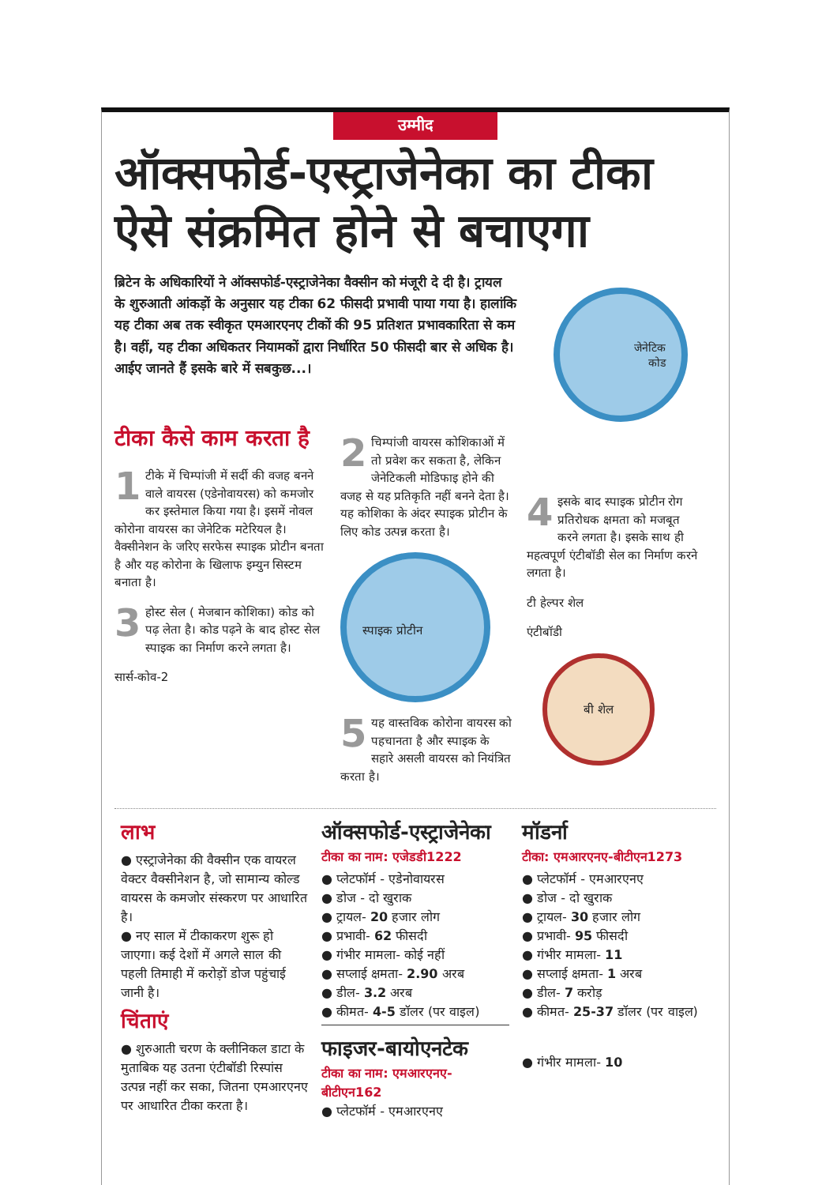उम्मीद
ऑक्सफोर्ड-एस्ट्राजेनेका का टीका ऐसे संक्रमित होने से बचाएगा
ब्रिटेन के अधिकारियों ने ऑक्सफोर्ड-एस्ट्राजेनेका वैक्सीन को मंजूरी दे दी है। ट्रायल के शुरुआती आंकड़ों के अनुसार यह टीका 62 फीसदी प्रभावी पाया गया है। हालांकि यह टीका अब तक स्वीकृत एमआरएनए टीकों की 95 प्रतिशत प्रभावकारिता से कम है। वहीं, यह टीका अधिकतर नियामकों द्वारा निर्धारित 50 फीसदी बार से अधिक है। आईए जानते हैं इसके बारे में सबकुछ...।
जेनेटिक
कोड
टीका कैसे काम करता है
1 टीके में चिम्पांजी में सर्दी की वजह बनने वाले वायरस (एडेनोवायरस) को कमजोर कर इस्तेमाल किया गया है। इसमें नोवल कोरोना वायरस का जेनेटिक मटेरियल है। वैक्सीनेशन के जरिए सरफेस स्पाइक प्रोटीन बनता है और यह कोरोना के खिलाफ इम्युन सिस्टम बनाता है।
3 होस्ट सेल ( मेजबान कोशिका) कोड को पढ़ लेता है। कोड पढ़ने के बाद होस्ट सेल स्पाइक का निर्माण करने लगता है।
सार्स-कोव-2
2 चिम्पांजी वायरस कोशिकाओं में तो प्रवेश कर सकता है, लेकिन जेनेटिकली मोडिफाइ होने की वजह से यह प्रतिकृति नहीं बनने देता है। यह कोशिका के अंदर स्पाइक प्रोटीन के लिए कोड उत्पन्न करता है।
स्पाइक प्रोटीन
5 यह वास्तविक कोरोना वायरस को पहचानता है और स्पाइक के सहारे असली वायरस को नियंत्रित करता है।
4 इसके बाद स्पाइक प्रोटीन रोग प्रतिरोधक क्षमता को मजबूत करने लगता है। इसके साथ ही महत्वपूर्ण एंटीबॉडी सेल का निर्माण करने लगता है।
टी हेल्पर शेल
एंटीबॉडी
बी शेल
लाभ
● एस्ट्राजेनेका की वैक्सीन एक वायरल वेक्टर वैक्सीनेशन है, जो सामान्य कोल्ड वायरस के कमजोर संस्करण पर आधारित है।
● नए साल में टीकाकरण शुरू हो जाएगा। कई देशों में अगले साल की पहली तिमाही में करोड़ों डोज पहुंचाई जानी है।
चिंताएं
● शुरुआती चरण के क्लीनिकल डाटा के मुताबिक यह उतना एंटीबॉडी रिस्पांस उत्पन्न नहीं कर सका, जितना एमआरएनए पर आधारित टीका करता है।
ऑक्सफोर्ड-एस्ट्राजेनेका
टीका का नाम: एजेडडी1222
● प्लेटफॉर्म - एडेनोवायरस
● डोज - दो खुराक
● ट्रायल- 20 हजार लोग
● प्रभावी- 62 फीसदी
● गंभीर मामला- कोई नहीं
● सप्लाई क्षमता- 2.90 अरब
● डील- 3.2 अरब
● कीमत- 4-5 डॉलर (पर वाइल)
फाइजर-बायोएनटेक
टीका का नाम: एमआरएनए-बीटीएन162
● प्लेटफॉर्म - एमआरएनए
मॉडर्ना
टीका: एमआरएनए-बीटीएन1273
● प्लेटफॉर्म - एमआरएनए
● डोज - दो खुराक
● ट्रायल- 30 हजार लोग
● प्रभावी- 95 फीसदी
● गंभीर मामला- 11
● सप्लाई क्षमता- 1 अरब
● डील- 7 करोड़
● कीमत- 25-37 डॉलर (पर वाइल)
● गंभीर मामला- 10